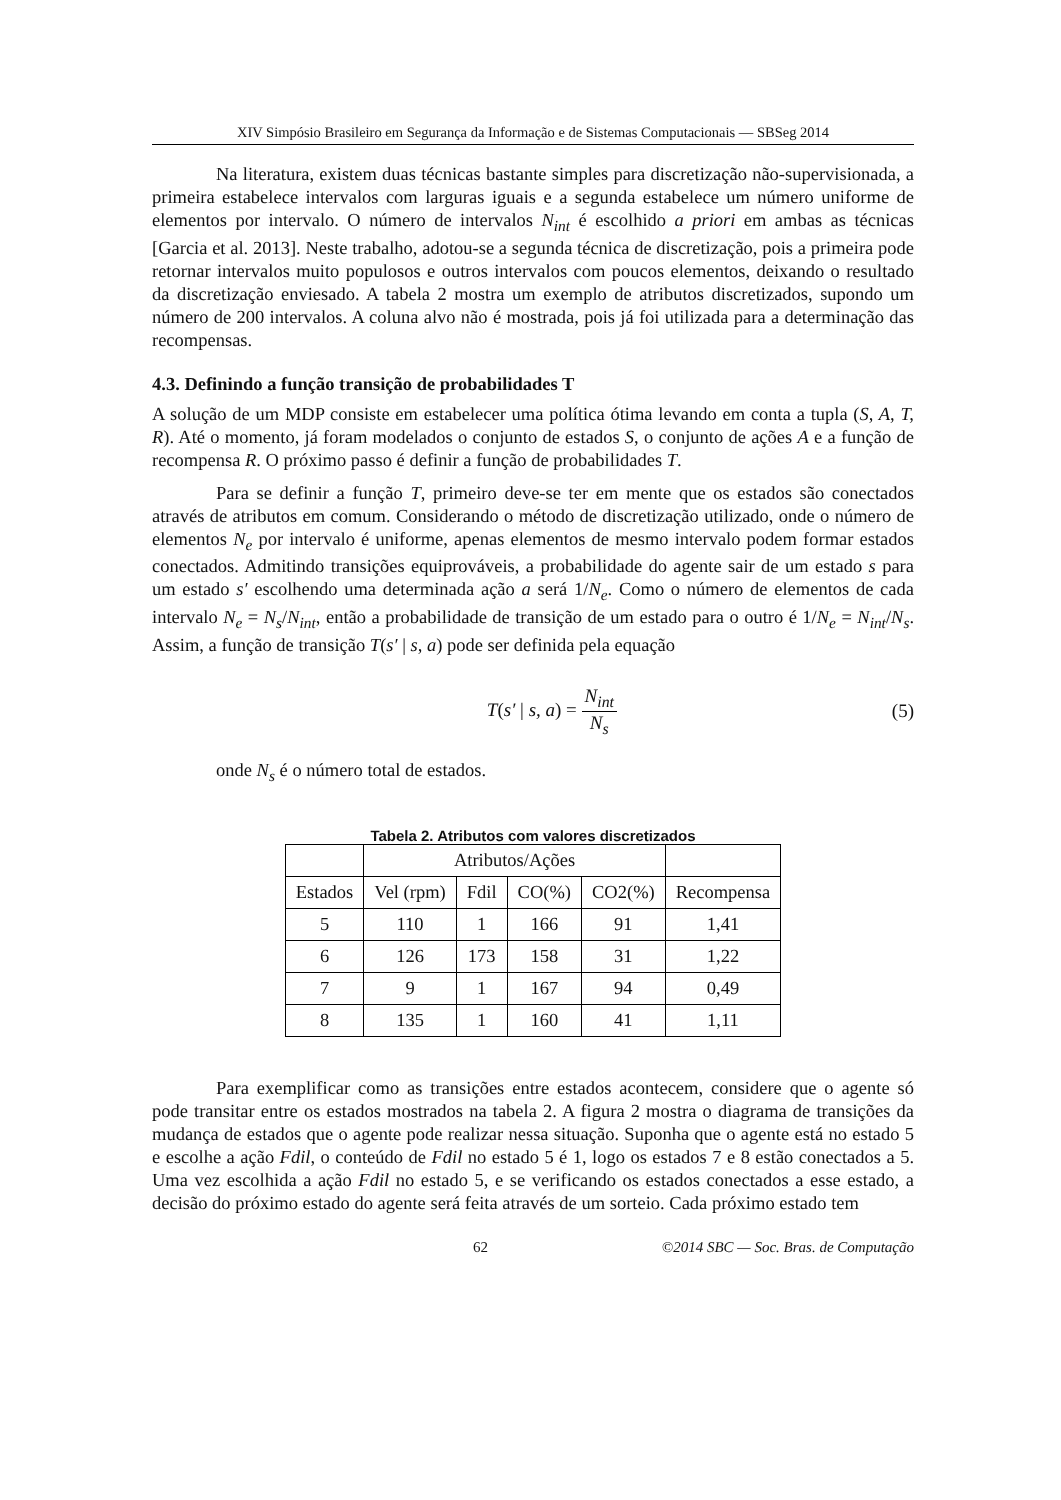XIV Simpósio Brasileiro em Segurança da Informação e de Sistemas Computacionais — SBSeg 2014
Na literatura, existem duas técnicas bastante simples para discretização não-supervisionada, a primeira estabelece intervalos com larguras iguais e a segunda estabelece um número uniforme de elementos por intervalo. O número de intervalos N<sub>int</sub> é escolhido a priori em ambas as técnicas [Garcia et al. 2013]. Neste trabalho, adotou-se a segunda técnica de discretização, pois a primeira pode retornar intervalos muito populosos e outros intervalos com poucos elementos, deixando o resultado da discretização enviesado. A tabela 2 mostra um exemplo de atributos discretizados, supondo um número de 200 intervalos. A coluna alvo não é mostrada, pois já foi utilizada para a determinação das recompensas.
4.3. Definindo a função transição de probabilidades T
A solução de um MDP consiste em estabelecer uma política ótima levando em conta a tupla (S, A, T, R). Até o momento, já foram modelados o conjunto de estados S, o conjunto de ações A e a função de recompensa R. O próximo passo é definir a função de probabilidades T.
Para se definir a função T, primeiro deve-se ter em mente que os estados são conectados através de atributos em comum. Considerando o método de discretização utilizado, onde o número de elementos N<sub>e</sub> por intervalo é uniforme, apenas elementos de mesmo intervalo podem formar estados conectados. Admitindo transições equiprováveis, a probabilidade do agente sair de um estado s para um estado s′ escolhendo uma determinada ação a será 1/N<sub>e</sub>. Como o número de elementos de cada intervalo N<sub>e</sub> = N<sub>s</sub>/N<sub>int</sub>, então a probabilidade de transição de um estado para o outro é 1/N<sub>e</sub> = N<sub>int</sub>/N<sub>s</sub>. Assim, a função de transição T(s′ | s, a) pode ser definida pela equação
T(s′ | s, a) = N<sub>int</sub> N<sub>s</sub> (5)
onde N<sub>s</sub> é o número total de estados.
Tabela 2. Atributos com valores discretizados
| | Atributos/Ações | | | | |
| --- | --- | --- | --- | --- | --- |
| Estados | Vel (rpm) | Fdil | CO(%) | CO2(%) | Recompensa |
| 5 | 110 | 1 | 166 | 91 | 1,41 |
| 6 | 126 | 173 | 158 | 31 | 1,22 |
| 7 | 9 | 1 | 167 | 94 | 0,49 |
| 8 | 135 | 1 | 160 | 41 | 1,11 |
Para exemplificar como as transições entre estados acontecem, considere que o agente só pode transitar entre os estados mostrados na tabela 2. A figura 2 mostra o diagrama de transições da mudança de estados que o agente pode realizar nessa situação. Suponha que o agente está no estado 5 e escolhe a ação Fdil, o conteúdo de Fdil no estado 5 é 1, logo os estados 7 e 8 estão conectados a 5. Uma vez escolhida a ação Fdil no estado 5, e se verificando os estados conectados a esse estado, a decisão do próximo estado do agente será feita através de um sorteio. Cada próximo estado tem
62 ©2014 SBC — Soc. Bras. de Computação